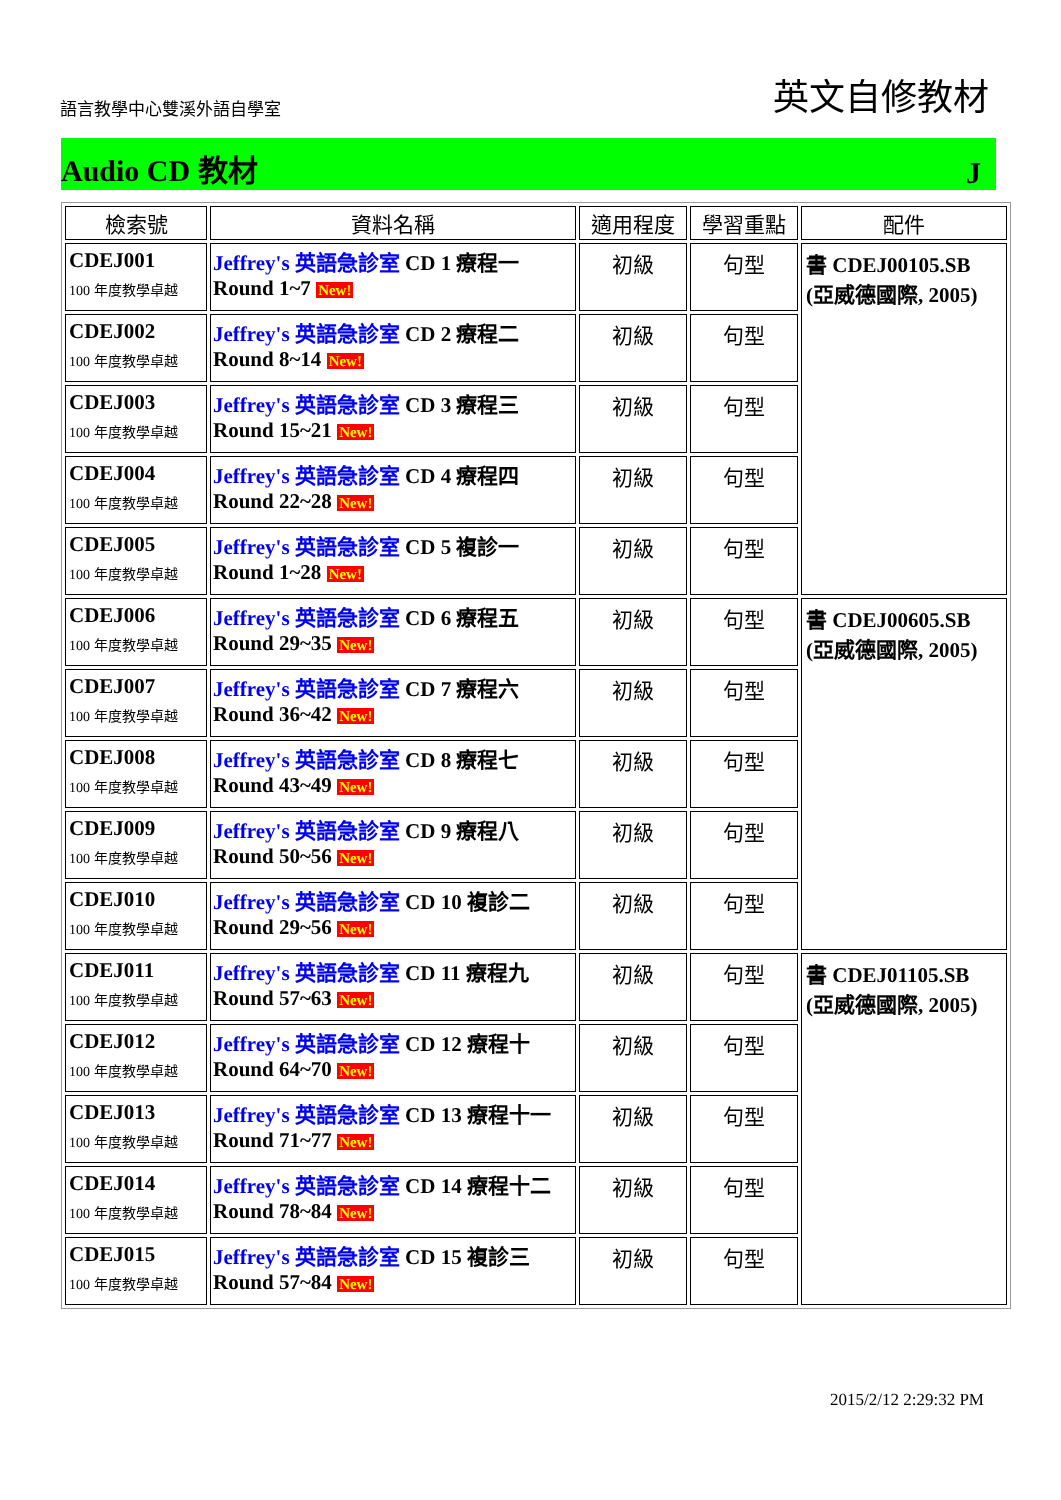語言教學中心雙溪外語自學室 英文自修教材
Audio CD 教材 J
| 檢索號 | 資料名稱 | 適用程度 | 學習重點 | 配件 |
| --- | --- | --- | --- | --- |
| CDEJ001 100 年度教學卓越 | Jeffrey's 英語急診室 CD 1 療程一 Round 1~7 New! | 初級 | 句型 | 書 CDEJ00105.SB (亞威德國際, 2005) |
| CDEJ002 100 年度教學卓越 | Jeffrey's 英語急診室 CD 2 療程二 Round 8~14 New! | 初級 | 句型 | |
| CDEJ003 100 年度教學卓越 | Jeffrey's 英語急診室 CD 3 療程三 Round 15~21 New! | 初級 | 句型 | |
| CDEJ004 100 年度教學卓越 | Jeffrey's 英語急診室 CD 4 療程四 Round 22~28 New! | 初級 | 句型 | |
| CDEJ005 100 年度教學卓越 | Jeffrey's 英語急診室 CD 5 複診一 Round 1~28 New! | 初級 | 句型 | |
| CDEJ006 100 年度教學卓越 | Jeffrey's 英語急診室 CD 6 療程五 Round 29~35 New! | 初級 | 句型 | 書 CDEJ00605.SB (亞威德國際, 2005) |
| CDEJ007 100 年度教學卓越 | Jeffrey's 英語急診室 CD 7 療程六 Round 36~42 New! | 初級 | 句型 | |
| CDEJ008 100 年度教學卓越 | Jeffrey's 英語急診室 CD 8 療程七 Round 43~49 New! | 初級 | 句型 | |
| CDEJ009 100 年度教學卓越 | Jeffrey's 英語急診室 CD 9 療程八 Round 50~56 New! | 初級 | 句型 | |
| CDEJ010 100 年度教學卓越 | Jeffrey's 英語急診室 CD 10 複診二 Round 29~56 New! | 初級 | 句型 | |
| CDEJ011 100 年度教學卓越 | Jeffrey's 英語急診室 CD 11 療程九 Round 57~63 New! | 初級 | 句型 | 書 CDEJ01105.SB (亞威德國際, 2005) |
| CDEJ012 100 年度教學卓越 | Jeffrey's 英語急診室 CD 12 療程十 Round 64~70 New! | 初級 | 句型 | |
| CDEJ013 100 年度教學卓越 | Jeffrey's 英語急診室 CD 13 療程十一 Round 71~77 New! | 初級 | 句型 | |
| CDEJ014 100 年度教學卓越 | Jeffrey's 英語急診室 CD 14 療程十二 Round 78~84 New! | 初級 | 句型 | |
| CDEJ015 100 年度教學卓越 | Jeffrey's 英語急診室 CD 15 複診三 Round 57~84 New! | 初級 | 句型 | |
2015/2/12 2:29:32 PM